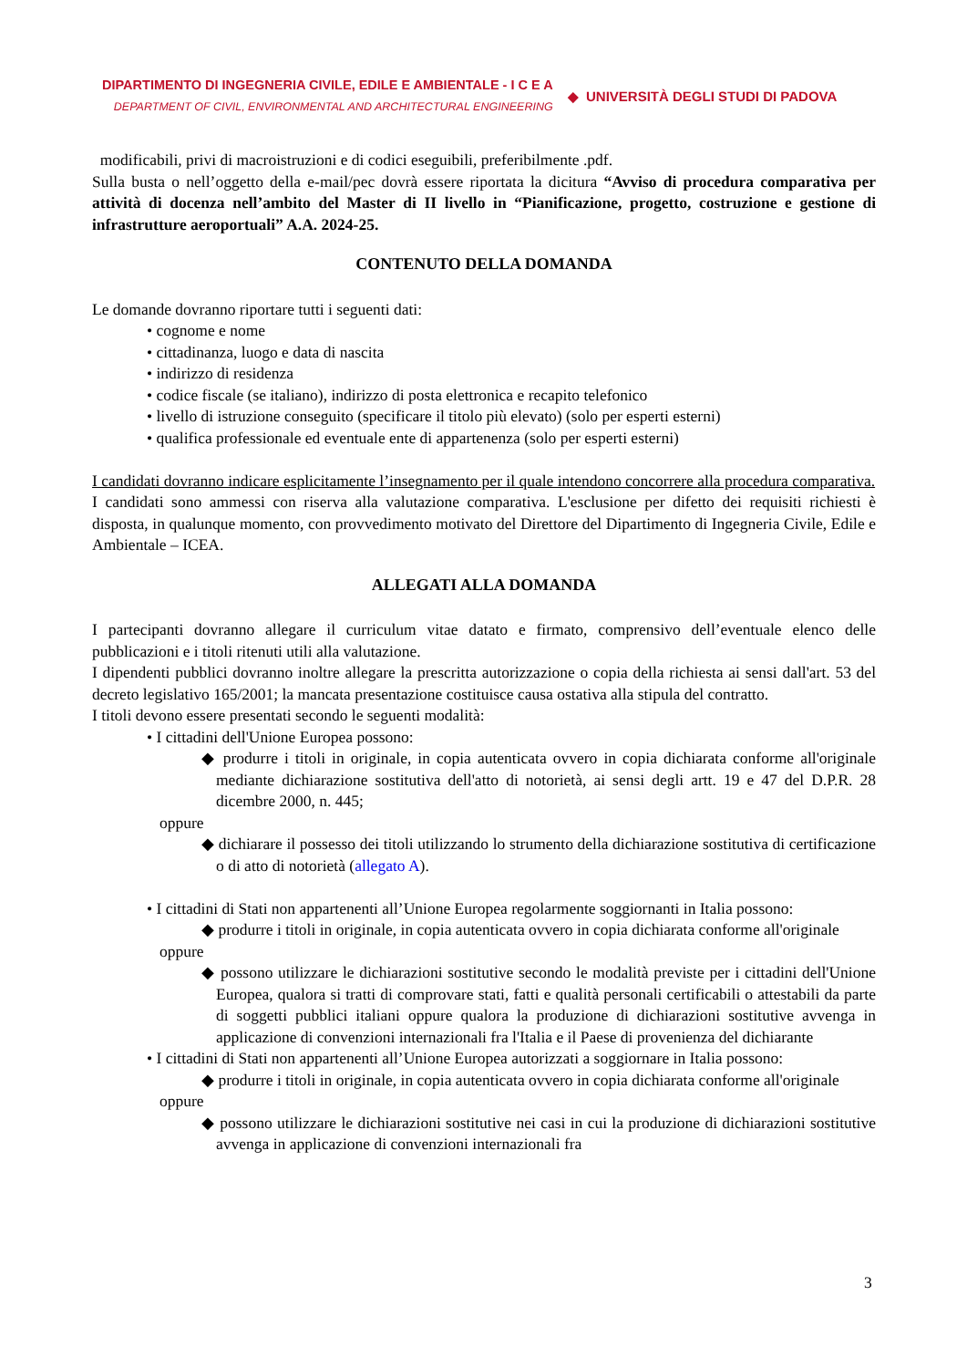DIPARTIMENTO DI INGEGNERIA CIVILE, EDILE E AMBIENTALE - I C E A
DEPARTMENT OF CIVIL, ENVIRONMENTAL AND ARCHITECTURAL ENGINEERING
◆ UNIVERSITÀ DEGLI STUDI DI PADOVA
modificabili, privi di macroistruzioni e di codici eseguibili, preferibilmente .pdf.
Sulla busta o nell’oggetto della e-mail/pec dovrà essere riportata la dicitura “Avviso di procedura comparativa per attività di docenza nell’ambito del Master di II livello in “Pianificazione, progetto, costruzione e gestione di infrastrutture aeroportuali” A.A. 2024-25.
CONTENUTO DELLA DOMANDA
Le domande dovranno riportare tutti i seguenti dati:
• cognome e nome
• cittadinanza, luogo e data di nascita
• indirizzo di residenza
• codice fiscale (se italiano), indirizzo di posta elettronica e recapito telefonico
• livello di istruzione conseguito (specificare il titolo più elevato) (solo per esperti esterni)
• qualifica professionale ed eventuale ente di appartenenza (solo per esperti esterni)
I candidati dovranno indicare esplicitamente l’insegnamento per il quale intendono concorrere alla procedura comparativa.
I candidati sono ammessi con riserva alla valutazione comparativa. L'esclusione per difetto dei requisiti richiesti è disposta, in qualunque momento, con provvedimento motivato del Direttore del Dipartimento di Ingegneria Civile, Edile e Ambientale – ICEA.
ALLEGATI ALLA DOMANDA
I partecipanti dovranno allegare il curriculum vitae datato e firmato, comprensivo dell’eventuale elenco delle pubblicazioni e i titoli ritenuti utili alla valutazione.
I dipendenti pubblici dovranno inoltre allegare la prescritta autorizzazione o copia della richiesta ai sensi dall'art. 53 del decreto legislativo 165/2001; la mancata presentazione costituisce causa ostativa alla stipula del contratto.
I titoli devono essere presentati secondo le seguenti modalità:
• I cittadini dell'Unione Europea possono:
◆ produrre i titoli in originale, in copia autenticata ovvero in copia dichiarata conforme all'originale mediante dichiarazione sostitutiva dell'atto di notorietà, ai sensi degli artt. 19 e 47 del D.P.R. 28 dicembre 2000, n. 445;
oppure
◆ dichiarare il possesso dei titoli utilizzando lo strumento della dichiarazione sostitutiva di certificazione o di atto di notorietà (allegato A).
• I cittadini di Stati non appartenenti all’Unione Europea regolarmente soggiornanti in Italia possono:
◆ produrre i titoli in originale, in copia autenticata ovvero in copia dichiarata conforme all'originale
oppure
◆ possono utilizzare le dichiarazioni sostitutive secondo le modalità previste per i cittadini dell'Unione Europea, qualora si tratti di comprovare stati, fatti e qualità personali certificabili o attestabili da parte di soggetti pubblici italiani oppure qualora la produzione di dichiarazioni sostitutive avvenga in applicazione di convenzioni internazionali fra l'Italia e il Paese di provenienza del dichiarante
• I cittadini di Stati non appartenenti all’Unione Europea autorizzati a soggiornare in Italia possono:
◆ produrre i titoli in originale, in copia autenticata ovvero in copia dichiarata conforme all'originale
oppure
◆ possono utilizzare le dichiarazioni sostitutive nei casi in cui la produzione di dichiarazioni sostitutive avvenga in applicazione di convenzioni internazionali fra
3